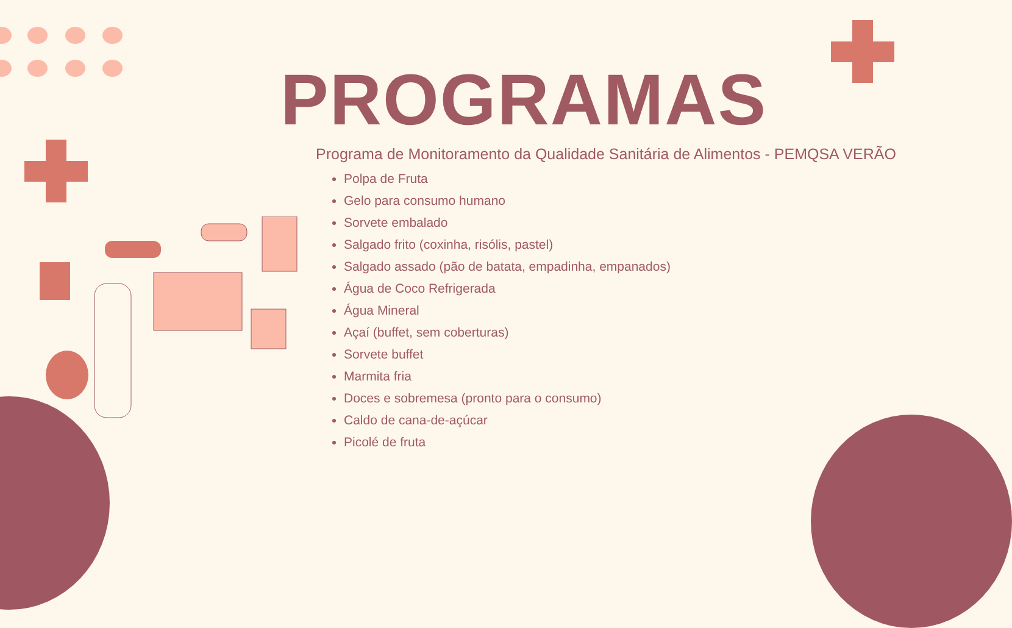PROGRAMAS
Programa de Monitoramento da Qualidade Sanitária de Alimentos - PEMQSA VERÃO
Polpa de Fruta
Gelo para consumo humano
Sorvete embalado
Salgado frito (coxinha, risólis, pastel)
Salgado assado (pão de batata, empadinha, empanados)
Água de Coco Refrigerada
Água Mineral
Açaí (buffet, sem coberturas)
Sorvete buffet
Marmita fria
Doces e sobremesa (pronto para o consumo)
Caldo de cana-de-açúcar
Picolé de fruta